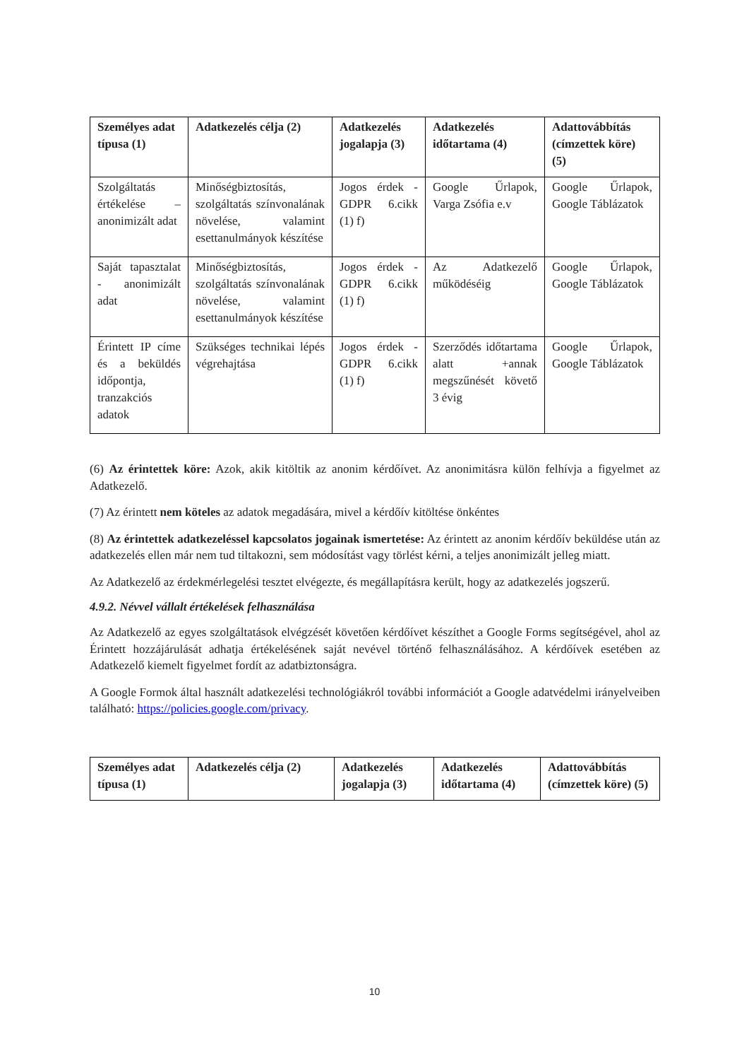| Személyes adat típusa (1) | Adatkezelés célja (2) | Adatkezelés jogalapja (3) | Adatkezelés időtartama (4) | Adattovábbítás (címzettek köre) (5) |
| --- | --- | --- | --- | --- |
| Szolgáltatás értékelése – anonimizált adat | Minőségbiztosítás, szolgáltatás színvonalának növelése, valamint esettanulmányok készítése | Jogos érdek - GDPR 6.cikk (1) f) | Google Űrlapok, Varga Zsófia e.v | Google Űrlapok, Google Táblázatok |
| Saját tapasztalat - anonimizált adat | Minőségbiztosítás, szolgáltatás színvonalának növelése, valamint esettanulmányok készítése | Jogos érdek - GDPR 6.cikk (1) f) | Az Adatkezelő működéséig | Google Űrlapok, Google Táblázatok |
| Érintett IP címe és a beküldés időpontja, tranzakciós adatok | Szükséges technikai lépés végrehajtása | Jogos érdek - GDPR 6.cikk (1) f) | Szerződés időtartama alatt +annak megszűnését követő 3 évig | Google Űrlapok, Google Táblázatok |
(6) Az érintettek köre: Azok, akik kitöltik az anonim kérdőívet. Az anonimitásra külön felhívja a figyelmet az Adatkezelő.
(7) Az érintett nem köteles az adatok megadására, mivel a kérdőív kitöltése önkéntes
(8) Az érintettek adatkezeléssel kapcsolatos jogainak ismertetése: Az érintett az anonim kérdőív beküldése után az adatkezelés ellen már nem tud tiltakozni, sem módosítást vagy törlést kérni, a teljes anonimizált jelleg miatt.
Az Adatkezelő az érdekmérlegelési tesztet elvégezte, és megállapításra került, hogy az adatkezelés jogszerű.
4.9.2. Névvel vállalt értékelések felhasználása
Az Adatkezelő az egyes szolgáltatások elvégzését követően kérdőívet készíthet a Google Forms segítségével, ahol az Érintett hozzájárulását adhatja értékelésének saját nevével történő felhasználásához. A kérdőívek esetében az Adatkezelő kiemelt figyelmet fordít az adatbiztonságra.
A Google Formok által használt adatkezelési technológiákról további információt a Google adatvédelmi irányelveiben található: https://policies.google.com/privacy.
| Személyes adat típusa (1) | Adatkezelés célja (2) | Adatkezelés jogalapja (3) | Adatkezelés időtartama (4) | Adattovábbítás (címzettek köre) (5) |
| --- | --- | --- | --- | --- |
10